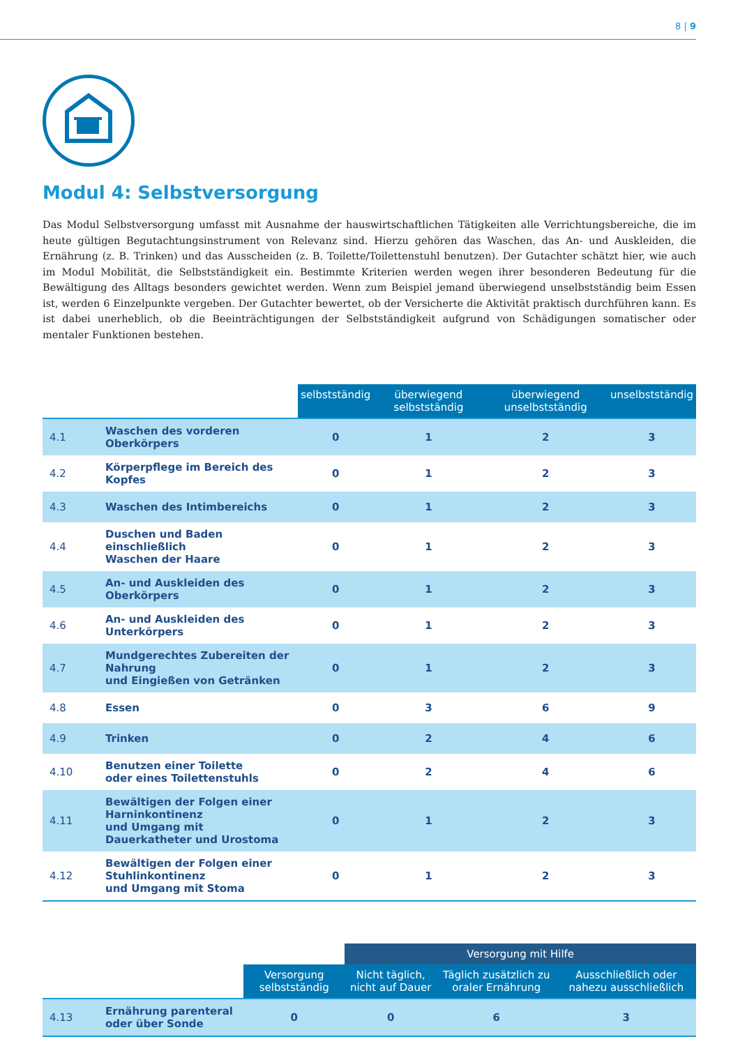8 | 9
Modul 4: Selbstversorgung
Das Modul Selbstversorgung umfasst mit Ausnahme der hauswirtschaftlichen Tätigkeiten alle Verrichtungsbereiche, die im heute gültigen Begutachtungsinstrument von Relevanz sind. Hierzu gehören das Waschen, das An- und Auskleiden, die Ernährung (z. B. Trinken) und das Ausscheiden (z. B. Toilette/Toilettenstuhl benutzen). Der Gutachter schätzt hier, wie auch im Modul Mobilität, die Selbstständigkeit ein. Bestimmte Kriterien werden wegen ihrer besonderen Bedeutung für die Bewältigung des Alltags besonders gewichtet werden. Wenn zum Beispiel jemand überwiegend unselbstständig beim Essen ist, werden 6 Einzelpunkte vergeben. Der Gutachter bewertet, ob der Versicherte die Aktivität praktisch durchführen kann. Es ist dabei unerheblich, ob die Beeinträchtigungen der Selbstständigkeit aufgrund von Schädigungen somatischer oder mentaler Funktionen bestehen.
| | | selbstständig | überwiegend selbstständig | überwiegend unselbstständig | unselbstständig |
| --- | --- | --- | --- | --- | --- |
| 4.1 | Waschen des vorderen Oberkörpers | 0 | 1 | 2 | 3 |
| 4.2 | Körperpflege im Bereich des Kopfes | 0 | 1 | 2 | 3 |
| 4.3 | Waschen des Intimbereichs | 0 | 1 | 2 | 3 |
| 4.4 | Duschen und Baden einschließlich Waschen der Haare | 0 | 1 | 2 | 3 |
| 4.5 | An- und Auskleiden des Oberkörpers | 0 | 1 | 2 | 3 |
| 4.6 | An- und Auskleiden des Unterkörpers | 0 | 1 | 2 | 3 |
| 4.7 | Mundgerechtes Zubereiten der Nahrung und Eingießen von Getränken | 0 | 1 | 2 | 3 |
| 4.8 | Essen | 0 | 3 | 6 | 9 |
| 4.9 | Trinken | 0 | 2 | 4 | 6 |
| 4.10 | Benutzen einer Toilette oder eines Toilettenstuhls | 0 | 2 | 4 | 6 |
| 4.11 | Bewältigen der Folgen einer Harninkontinenz und Umgang mit Dauerkatheter und Urostoma | 0 | 1 | 2 | 3 |
| 4.12 | Bewältigen der Folgen einer Stuhlinkontinenz und Umgang mit Stoma | 0 | 1 | 2 | 3 |
| | | | Versorgung mit Hilfe | | |
| --- | --- | --- | --- | --- | --- |
| | | Versorgung selbstständig | Nicht täglich, nicht auf Dauer | Täglich zusätzlich zu oraler Ernährung | Ausschließlich oder nahezu ausschließlich |
| 4.13 | Ernährung parenteral oder über Sonde | 0 | 0 | 6 | 3 |